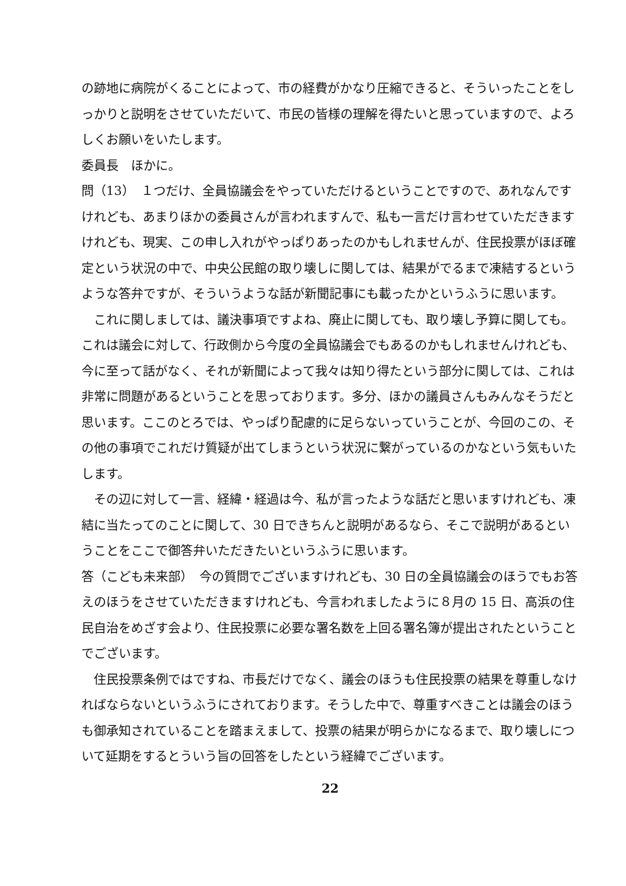の跡地に病院がくることによって、市の経費がかなり圧縮できると、そういったことをしっかりと説明をさせていただいて、市民の皆様の理解を得たいと思っていますので、よろしくお願いをいたします。
委員長　ほかに。
問（13）　１つだけ、全員協議会をやっていただけるということですので、あれなんですけれども、あまりほかの委員さんが言われますんで、私も一言だけ言わせていただきますけれども、現実、この申し入れがやっぱりあったのかもしれませんが、住民投票がほぼ確定という状況の中で、中央公民館の取り壊しに関しては、結果がでるまで凍結するというような答弁ですが、そういうような話が新聞記事にも載ったかというふうに思います。
これに関しましては、議決事項ですよね、廃止に関しても、取り壊し予算に関しても。これは議会に対して、行政側から今度の全員協議会でもあるのかもしれませんけれども、今に至って話がなく、それが新聞によって我々は知り得たという部分に関しては、これは非常に問題があるということを思っております。多分、ほかの議員さんもみんなそうだと思います。ここのとろでは、やっぱり配慮的に足らないっていうことが、今回のこの、その他の事項でこれだけ質疑が出てしまうという状況に繋がっているのかなという気もいたします。
その辺に対して一言、経緯・経過は今、私が言ったような話だと思いますけれども、凍結に当たってのことに関して、30 日できちんと説明があるなら、そこで説明があるということをここで御答弁いただきたいというふうに思います。
答（こども未来部）　今の質問でございますけれども、30 日の全員協議会のほうでもお答えのほうをさせていただきますけれども、今言われましたように８月の 15 日、高浜の住民自治をめざす会より、住民投票に必要な署名数を上回る署名簿が提出されたということでございます。
住民投票条例ではですね、市長だけでなく、議会のほうも住民投票の結果を尊重しなければならないというふうにされております。そうした中で、尊重すべきことは議会のほうも御承知されていることを踏まえまして、投票の結果が明らかになるまで、取り壊しについて延期をするとういう旨の回答をしたという経緯でございます。
22